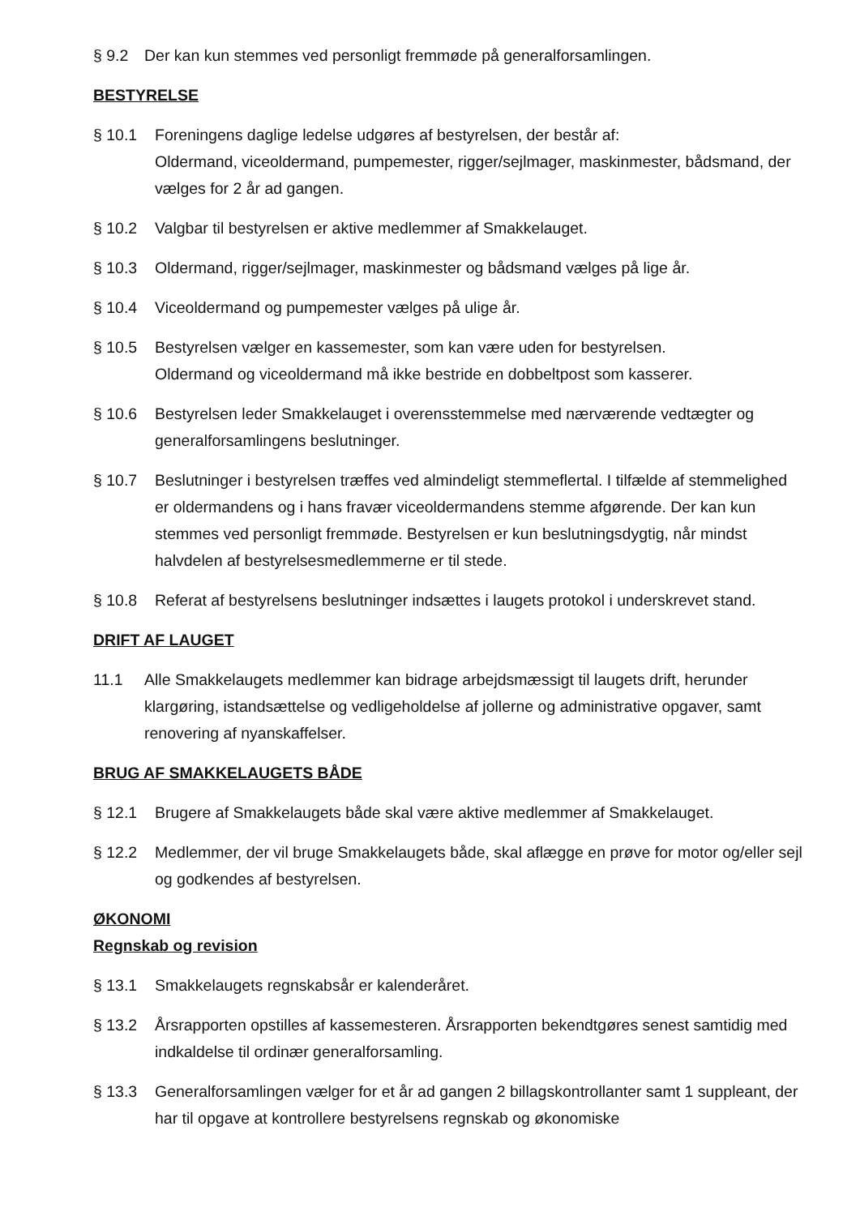§ 9.2 Der kan kun stemmes ved personligt fremmøde på generalforsamlingen.
BESTYRELSE
§ 10.1 Foreningens daglige ledelse udgøres af bestyrelsen, der består af:
Oldermand, viceoldermand, pumpemester, rigger/sejlmager, maskinmester, bådsmand, der vælges for 2 år ad gangen.
§ 10.2 Valgbar til bestyrelsen er aktive medlemmer af Smakkelauget.
§ 10.3 Oldermand, rigger/sejlmager, maskinmester og bådsmand vælges på lige år.
§ 10.4 Viceoldermand og pumpemester vælges på ulige år.
§ 10.5 Bestyrelsen vælger en kassemester, som kan være uden for bestyrelsen.
Oldermand og viceoldermand må ikke bestride en dobbeltpost som kasserer.
§ 10.6 Bestyrelsen leder Smakkelauget i overensstemmelse med nærværende vedtægter og generalforsamlingens beslutninger.
§ 10.7 Beslutninger i bestyrelsen træffes ved almindeligt stemmeflertal. I tilfælde af stemmelighed er oldermandens og i hans fravær viceoldermandens stemme afgørende. Der kan kun stemmes ved personligt fremmøde. Bestyrelsen er kun beslutningsdygtig, når mindst halvdelen af bestyrelsesmedlemmerne er til stede.
§ 10.8 Referat af bestyrelsens beslutninger indsættes i laugets protokol i underskrevet stand.
DRIFT AF LAUGET
11.1 Alle Smakkelaugets medlemmer kan bidrage arbejdsmæssigt til laugets drift, herunder klargøring, istandsættelse og vedligeholdelse af jollerne og administrative opgaver, samt renovering af nyanskaffelser.
BRUG AF SMAKKELAUGETS BÅDE
§ 12.1 Brugere af Smakkelaugets både skal være aktive medlemmer af Smakkelauget.
§ 12.2 Medlemmer, der vil bruge Smakkelaugets både, skal aflægge en prøve for motor og/eller sejl og godkendes af bestyrelsen.
ØKONOMI
Regnskab og revision
§ 13.1 Smakkelaugets regnskabsår er kalenderåret.
§ 13.2 Årsrapporten opstilles af kassemesteren. Årsrapporten bekendtgøres senest samtidig med indkaldelse til ordinær generalforsamling.
§ 13.3 Generalforsamlingen vælger for et år ad gangen 2 billagskontrollanter samt 1 suppleant, der har til opgave at kontrollere bestyrelsens regnskab og økonomiske